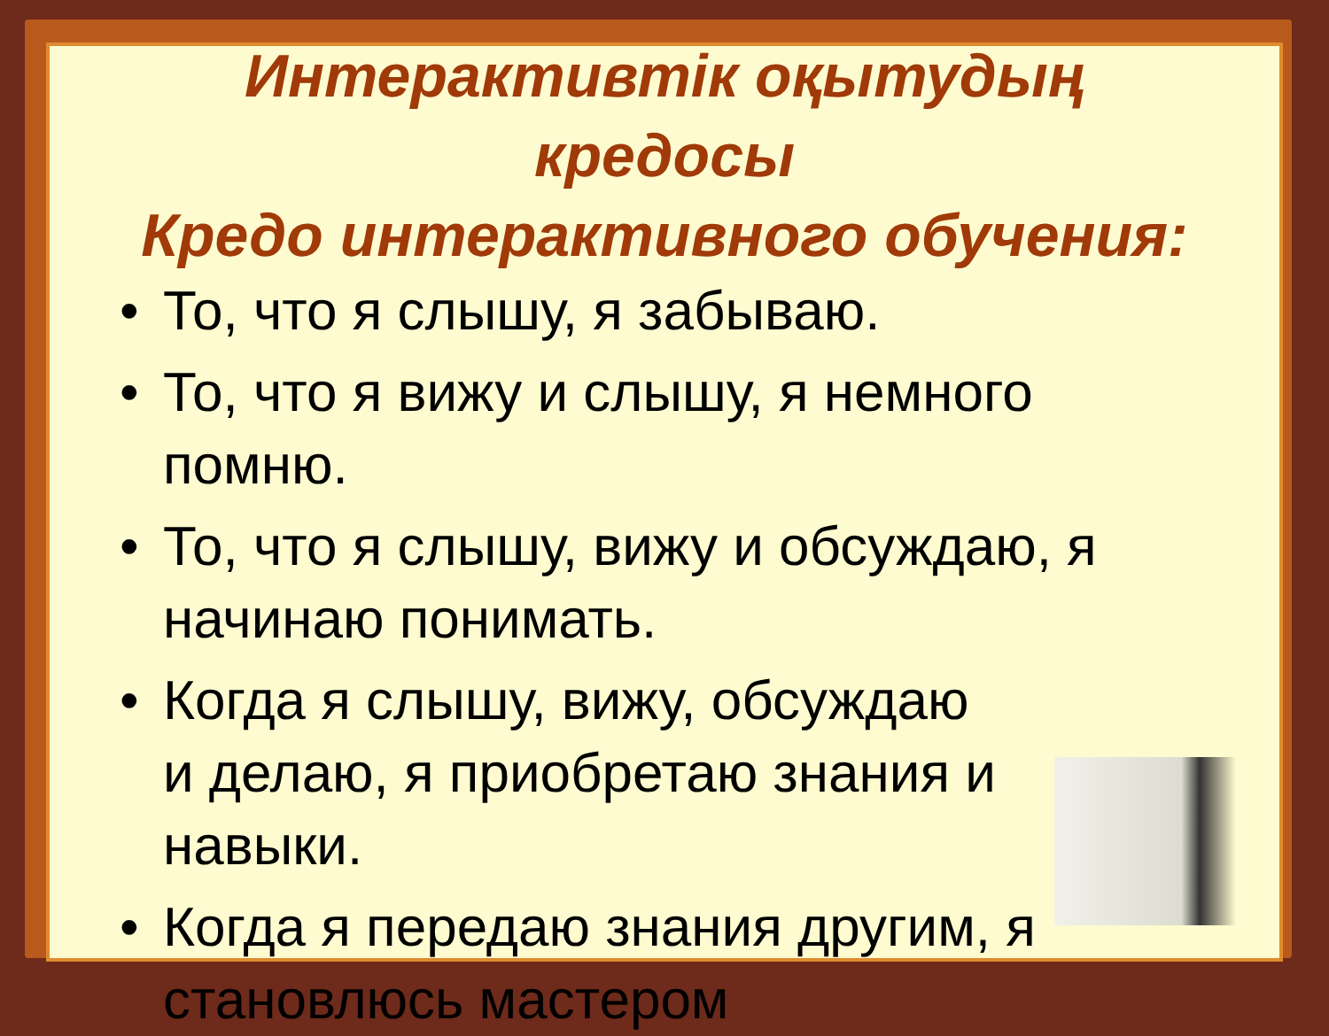Интерактивтік оқытудың
кредосы
Кредо интерактивного обучения:
• То, что я слышу, я забываю.
• То, что я вижу и слышу, я немного помню.
• То, что я слышу, вижу и обсуждаю, я начинаю понимать.
• Когда я слышу, вижу, обсуждаю и делаю, я приобретаю знания и навыки.
• Когда я передаю знания другим, я становлюсь мастером